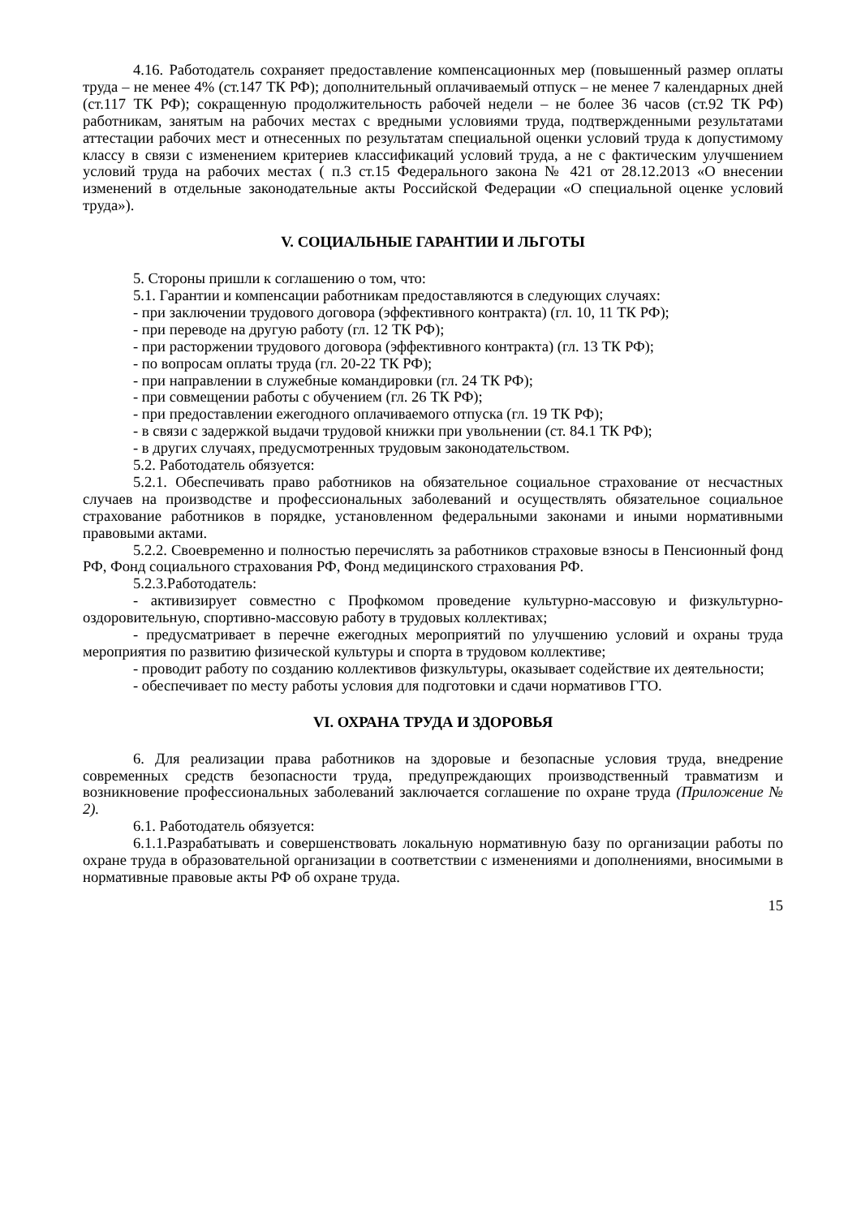4.16. Работодатель сохраняет предоставление компенсационных мер (повышенный размер оплаты труда – не менее 4% (ст.147 ТК РФ); дополнительный оплачиваемый отпуск – не менее 7 календарных дней (ст.117 ТК РФ); сокращенную продолжительность рабочей недели – не более 36 часов (ст.92 ТК РФ) работникам, занятым на рабочих местах с вредными условиями труда, подтвержденными результатами аттестации рабочих мест и отнесенных по результатам специальной оценки условий труда к допустимому классу в связи с изменением критериев классификаций условий труда, а не с фактическим улучшением условий труда на рабочих местах ( п.3 ст.15 Федерального закона № 421 от 28.12.2013 «О внесении изменений в отдельные законодательные акты Российской Федерации «О специальной оценке условий труда»).
V. СОЦИАЛЬНЫЕ ГАРАНТИИ И ЛЬГОТЫ
5. Стороны пришли к соглашению о том, что:
5.1. Гарантии и компенсации работникам предоставляются в следующих случаях:
- при заключении трудового договора (эффективного контракта) (гл. 10, 11 ТК РФ);
- при переводе на другую работу (гл. 12 ТК РФ);
- при расторжении трудового договора (эффективного контракта) (гл. 13 ТК РФ);
- по вопросам оплаты труда (гл. 20-22 ТК РФ);
- при направлении в служебные командировки (гл. 24 ТК РФ);
- при совмещении работы с обучением (гл. 26 ТК РФ);
- при предоставлении ежегодного оплачиваемого отпуска (гл. 19 ТК РФ);
- в связи с задержкой выдачи трудовой книжки при увольнении (ст. 84.1 ТК РФ);
- в других случаях, предусмотренных трудовым законодательством.
5.2. Работодатель обязуется:
5.2.1. Обеспечивать право работников на обязательное социальное страхование от несчастных случаев на производстве и профессиональных заболеваний и осуществлять обязательное социальное страхование работников в порядке, установленном федеральными законами и иными нормативными правовыми актами.
5.2.2. Своевременно и полностью перечислять за работников страховые взносы в Пенсионный фонд РФ, Фонд социального страхования РФ, Фонд медицинского страхования РФ.
5.2.3.Работодатель:
- активизирует совместно с Профкомом проведение культурно-массовую и физкультурно-оздоровительную, спортивно-массовую работу в трудовых коллективах;
- предусматривает в перечне ежегодных мероприятий по улучшению условий и охраны труда мероприятия по развитию физической культуры и спорта в трудовом коллективе;
- проводит работу по созданию коллективов физкультуры, оказывает содействие их деятельности;
- обеспечивает по месту работы условия для подготовки и сдачи нормативов ГТО.
VI. ОХРАНА ТРУДА И ЗДОРОВЬЯ
6. Для реализации права работников на здоровые и безопасные условия труда, внедрение современных средств безопасности труда, предупреждающих производственный травматизм и возникновение профессиональных заболеваний заключается соглашение по охране труда (Приложение № 2).
6.1. Работодатель обязуется:
6.1.1.Разрабатывать и совершенствовать локальную нормативную базу по организации работы по охране труда в образовательной организации в соответствии с изменениями и дополнениями, вносимыми в нормативные правовые акты РФ об охране труда.
15